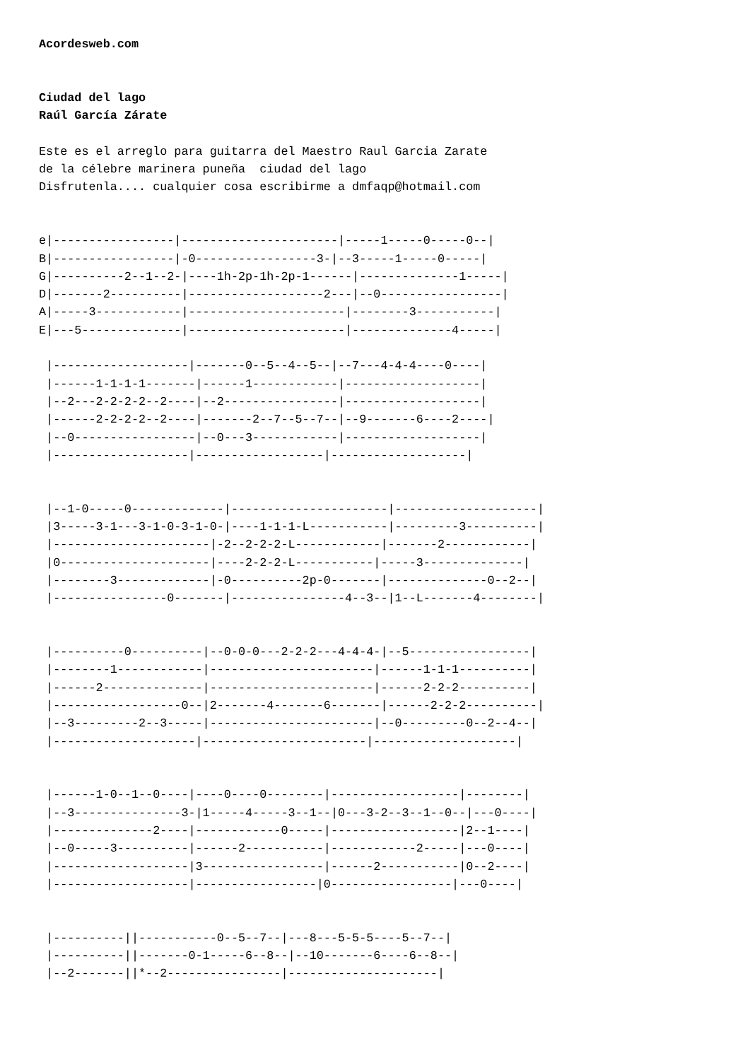Acordesweb.com


Ciudad del lago
Raúl García Zárate

Este es el arreglo para guitarra del Maestro Raul Garcia Zarate
de la célebre marinera puneña  ciudad del lago
Disfrutenla.... cualquier cosa escribirme a dmfaqp@hotmail.com


e|-----------------|----------------------|-----1-----0-----0--|
B|-----------------|-0-----------------3-|--3-----1-----0-----|
G|----------2--1--2-|----1h-2p-1h-2p-1------|--------------1-----|
D|-------2----------|-------------------2---|--0-----------------|
A|-----3------------|----------------------|--------3-----------|
E|---5--------------|----------------------|--------------4-----|

 |-------------------|-------0--5--4--5--|--7---4-4-4----0----|
 |------1-1-1-1-------|------1------------|-------------------|
 |--2---2-2-2-2--2----|--2----------------|-------------------|
 |------2-2-2-2--2----|-------2--7--5--7--|--9-------6----2----|
 |--0-----------------|--0---3------------|-------------------|
 |-------------------|------------------|-------------------|


 |--1-0-----0-------------|----------------------|--------------------|
 |3-----3-1---3-1-0-3-1-0-|----1-1-1-L-----------|---------3----------|
 |----------------------|-2--2-2-2-L------------|-------2------------|
 |0---------------------|----2-2-2-L-----------|-----3--------------|
 |--------3-------------|-0----------2p-0-------|--------------0--2--|
 |----------------0-------|----------------4--3--|1--L-------4--------|


 |----------0----------|--0-0-0---2-2-2---4-4-4-|--5-----------------|
 |--------1------------|-----------------------|------1-1-1----------|
 |------2--------------|-----------------------|------2-2-2----------|
 |------------------0--|2-------4-------6-------|------2-2-2----------|
 |--3---------2--3-----|-----------------------|--0---------0--2--4--|
 |--------------------|-----------------------|--------------------|


 |------1-0--1--0----|----0----0--------|------------------|--------|
 |--3---------------3-|1-----4-----3--1--|0---3-2--3--1--0--|---0----|
 |--------------2----|------------0-----|------------------|2--1----|
 |--0-----3----------|------2-----------|------------2-----|---0----|
 |-------------------|3-----------------|------2-----------|0--2----|
 |-------------------|-----------------|0-----------------|---0----|


 |----------||-----------0--5--7--|---8---5-5-5----5--7--|
 |----------||-------0-1-----6--8--|--10-------6----6--8--|
 |--2-------||*--2----------------|---------------------|